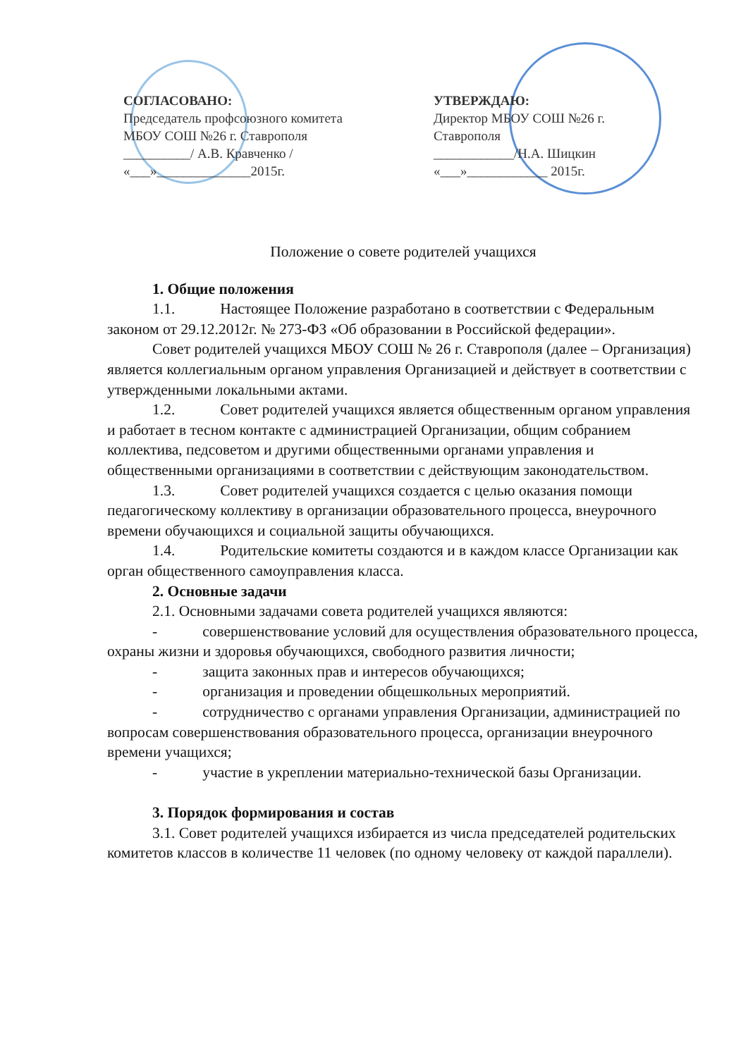СОГЛАСОВАНО:
Председатель профсоюзного комитета
МБОУ СОШ №26 г. Ставрополя
__________/ А.В. Кравченко /
«___»______________2015г.
УТВЕРЖДАЮ:
Директор МБОУ СОШ №26 г.
Ставрополя
____________/Н.А. Шицкин
«___»____________ 2015г.
Положение о совете родителей учащихся
1. Общие положения
1.1. Настоящее Положение разработано в соответствии с Федеральным законом от 29.12.2012г. № 273-ФЗ «Об образовании в Российской федерации».
Совет родителей учащихся МБОУ СОШ № 26 г. Ставрополя (далее – Организация) является коллегиальным органом управления Организацией и действует в соответствии с утвержденными локальными актами.
1.2. Совет родителей учащихся является общественным органом управления и работает в тесном контакте с администрацией Организации, общим собранием коллектива, педсоветом и другими общественными органами управления и общественными организациями в соответствии с действующим законодательством.
1.3. Совет родителей учащихся создается с целью оказания помощи педагогическому коллективу в организации образовательного процесса, внеурочного времени обучающихся и социальной защиты обучающихся.
1.4. Родительские комитеты создаются и в каждом классе Организации как орган общественного самоуправления класса.
2. Основные задачи
2.1. Основными задачами совета родителей учащихся являются:
- совершенствование условий для осуществления образовательного процесса, охраны жизни и здоровья обучающихся, свободного развития личности;
- защита законных прав и интересов обучающихся;
- организация и проведении общешкольных мероприятий.
- сотрудничество с органами управления Организации, администрацией по вопросам совершенствования образовательного процесса, организации внеурочного времени учащихся;
- участие в укреплении материально-технической базы Организации.
3. Порядок формирования и состав
3.1. Совет родителей учащихся избирается из числа председателей родительских комитетов классов в количестве 11 человек (по одному человеку от каждой параллели).